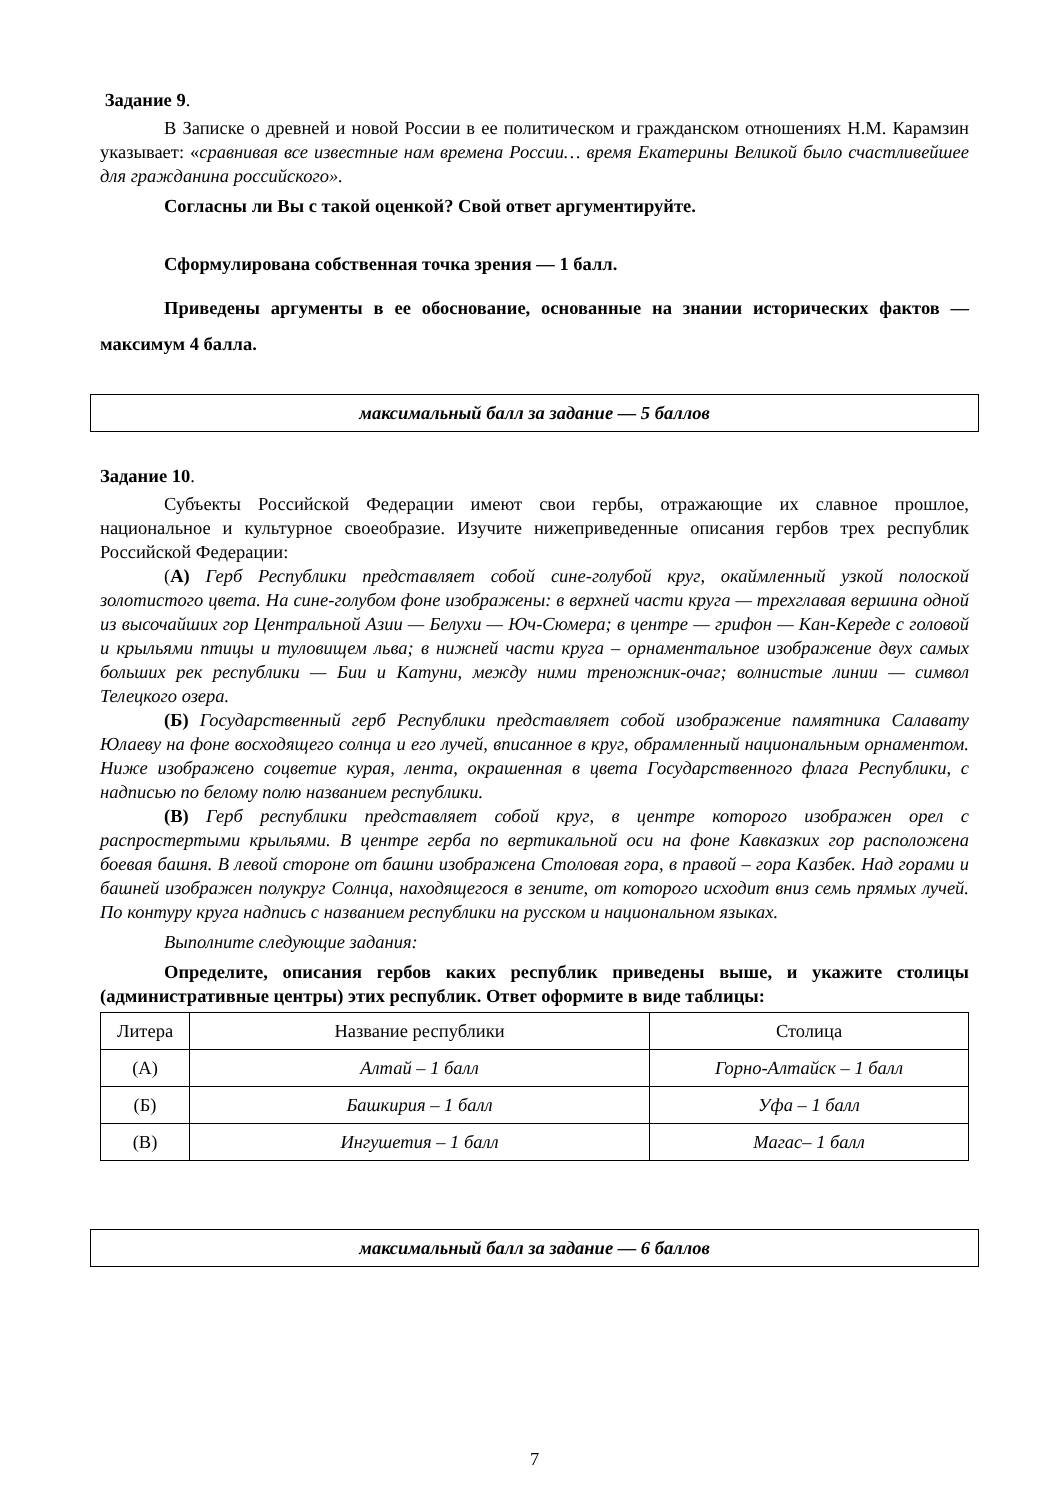Задание 9.
В Записке о древней и новой России в ее политическом и гражданском отношениях Н.М. Карамзин указывает: «сравнивая все известные нам времена России… время Екатерины Великой было счастливейшее для гражданина российского».
Согласны ли Вы с такой оценкой? Свой ответ аргументируйте.
Сформулирована собственная точка зрения — 1 балл.
Приведены аргументы в ее обоснование, основанные на знании исторических фактов — максимум 4 балла.
максимальный балл за задание — 5 баллов
Задание 10.
Субъекты Российской Федерации имеют свои гербы, отражающие их славное прошлое, национальное и культурное своеобразие. Изучите нижеприведенные описания гербов трех республик Российской Федерации:
(А) Герб Республики представляет собой сине-голубой круг, окаймленный узкой полоской золотистого цвета. На сине-голубом фоне изображены: в верхней части круга — трехглавая вершина одной из высочайших гор Центральной Азии — Белухи — Юч-Сюмера; в центре — грифон — Кан-Кереде с головой и крыльями птицы и туловищем льва; в нижней части круга – орнаментальное изображение двух самых больших рек республики — Бии и Катуни, между ними треножник-очаг; волнистые линии — символ Телецкого озера.
(Б) Государственный герб Республики представляет собой изображение памятника Салавату Юлаеву на фоне восходящего солнца и его лучей, вписанное в круг, обрамленный национальным орнаментом. Ниже изображено соцветие курая, лента, окрашенная в цвета Государственного флага Республики, с надписью по белому полю названием республики.
(В) Герб республики представляет собой круг, в центре которого изображен орел с распростертыми крыльями. В центре герба по вертикальной оси на фоне Кавказких гор расположена боевая башня. В левой стороне от башни изображена Столовая гора, в правой – гора Казбек. Над горами и башней изображен полукруг Солнца, находящегося в зените, от которого исходит вниз семь прямых лучей. По контуру круга надпись с названием республики на русском и национальном языках.
Выполните следующие задания:
Определите, описания гербов каких республик приведены выше, и укажите столицы (административные центры) этих республик. Ответ оформите в виде таблицы:
| Литера | Название республики | Столица |
| --- | --- | --- |
| (А) | Алтай – 1 балл | Горно-Алтайск – 1 балл |
| (Б) | Башкирия – 1 балл | Уфа – 1 балл |
| (В) | Ингушетия – 1 балл | Магас– 1 балл |
максимальный балл за задание — 6 баллов
7